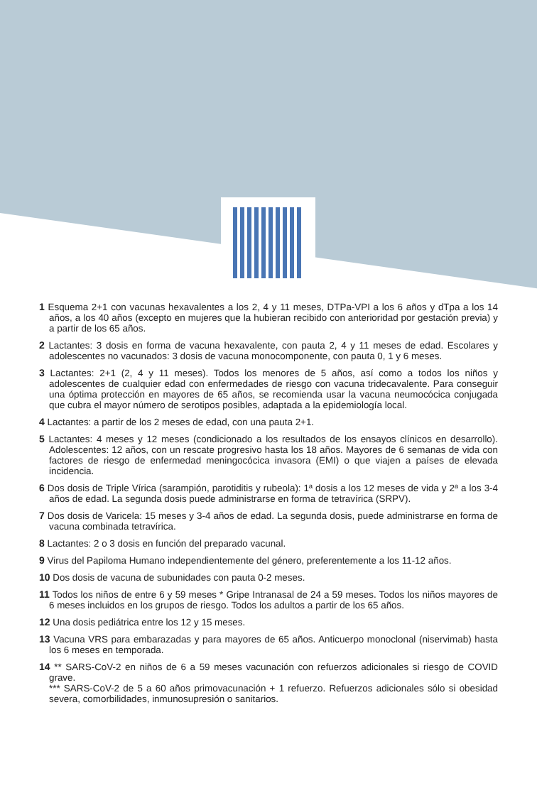1 Esquema 2+1 con vacunas hexavalentes a los 2, 4 y 11 meses, DTPa-VPI a los 6 años y dTpa a los 14 años, a los 40 años (excepto en mujeres que la hubieran recibido con anterioridad por gestación previa) y a partir de los 65 años.
2 Lactantes: 3 dosis en forma de vacuna hexavalente, con pauta 2, 4 y 11 meses de edad. Escolares y adolescentes no vacunados: 3 dosis de vacuna monocomponente, con pauta 0, 1 y 6 meses.
3 Lactantes: 2+1 (2, 4 y 11 meses). Todos los menores de 5 años, así como a todos los niños y adolescentes de cualquier edad con enfermedades de riesgo con vacuna tridecavalente. Para conseguir una óptima protección en mayores de 65 años, se recomienda usar la vacuna neumocócica conjugada que cubra el mayor número de serotipos posibles, adaptada a la epidemiología local.
4 Lactantes: a partir de los 2 meses de edad, con una pauta 2+1.
5 Lactantes: 4 meses y 12 meses (condicionado a los resultados de los ensayos clínicos en desarrollo). Adolescentes: 12 años, con un rescate progresivo hasta los 18 años. Mayores de 6 semanas de vida con factores de riesgo de enfermedad meningocócica invasora (EMI) o que viajen a países de elevada incidencia.
6 Dos dosis de Triple Vírica (sarampión, parotiditis y rubeola): 1ª dosis a los 12 meses de vida y 2ª a los 3-4 años de edad. La segunda dosis puede administrarse en forma de tetravírica (SRPV).
7 Dos dosis de Varicela: 15 meses y 3-4 años de edad. La segunda dosis, puede administrarse en forma de vacuna combinada tetravírica.
8 Lactantes: 2 o 3 dosis en función del preparado vacunal.
9 Virus del Papiloma Humano independientemente del género, preferentemente a los 11-12 años.
10 Dos dosis de vacuna de subunidades con pauta 0-2 meses.
11 Todos los niños de entre 6 y 59 meses * Gripe Intranasal de 24 a 59 meses. Todos los niños mayores de 6 meses incluidos en los grupos de riesgo. Todos los adultos a partir de los 65 años.
12 Una dosis pediátrica entre los 12 y 15 meses.
13 Vacuna VRS para embarazadas y para mayores de 65 años. Anticuerpo monoclonal (niservimab) hasta los 6 meses en temporada.
14 ** SARS-CoV-2 en niños de 6 a 59 meses vacunación con refuerzos adicionales si riesgo de COVID grave.
*** SARS-CoV-2 de 5 a 60 años primovacunación + 1 refuerzo. Refuerzos adicionales sólo si obesidad severa, comorbilidades, inmunosupresión o sanitarios.